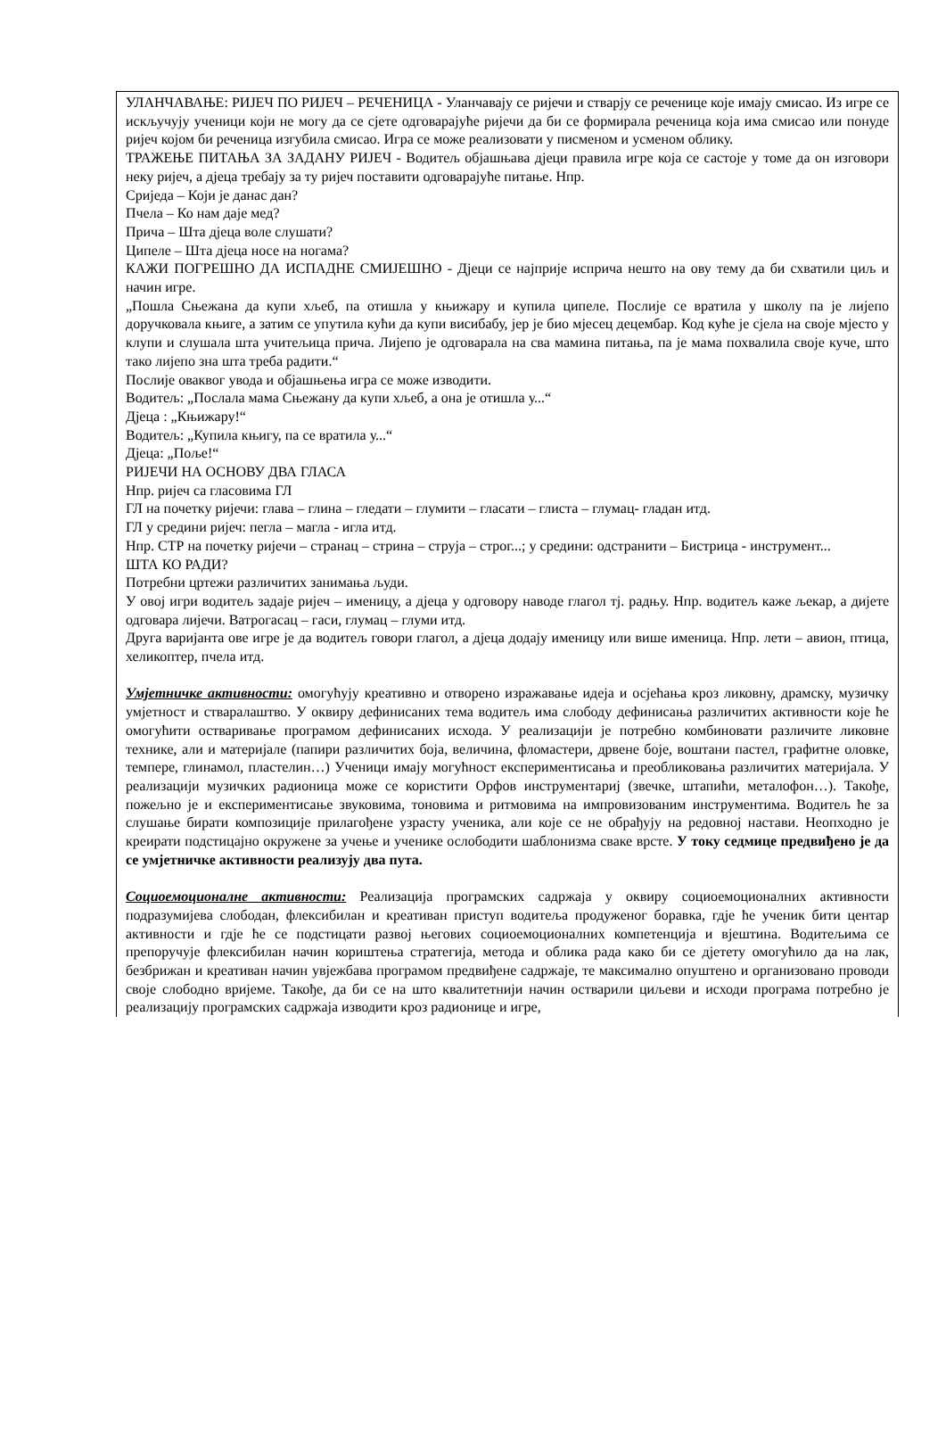УЛАНЧАВАЊЕ: РИЈЕЧ ПО РИЈЕЧ – РЕЧЕНИЦА - Уланчавају се ријечи и стварју се реченице које имају смисао. Из игре се искључују ученици који не могу да се сјете одговарајуће ријечи да би се формирала реченица која има смисао или понуде ријеч којом би реченица изгубила смисао. Игра се може реализовати у писменом и усменом облику.
ТРАЖЕЊЕ ПИТАЊА ЗА ЗАДАНУ РИЈЕЧ - Водитељ објашњава дјеци правила игре која се састоје у томе да он изговори неку ријеч, а дјеца требају за ту ријеч поставити одговарајуће питање. Нпр.
Сриједа – Који је данас дан?
Пчела – Ко нам даје мед?
Прича – Шта дјеца воле слушати?
Ципеле – Шта дјеца носе на ногама?
КАЖИ ПОГРЕШНО ДА ИСПАДНЕ СМИЈЕШНО - Дјеци се најприје исприча нешто на ову тему да би схватили циљ и начин игре.
„Пошла Сњежана да купи хљеб, па отишла у књижару и купила ципеле. Послије се вратила у школу па је лијепо доручковала књиге, а затим се упутила кући да купи висибабу, јер је био мјесец децембар. Код куће је сјела на своје мјесто у клупи и слушала шта учитељица прича. Лијепо је одговарала на сва мамина питања, па је мама похвалила своје куче, што тако лијепо зна шта треба радити.“
Послије оваквог увода и објашњења игра се може изводити.
Водитељ: „Послала мама Сњежану да купи хљеб, а она је отишла у...“
Дјеца : „Књижару!“
Водитељ: „Купила књигу, па се вратила у...“
Дјеца: „Поље!“
РИЈЕЧИ НА ОСНОВУ ДВА ГЛАСА
Нпр. ријеч са гласовима ГЛ
ГЛ на почетку ријечи: глава – глина – гледати – глумити – гласати – глиста – глумац- гладан итд.
ГЛ у средини ријеч: пегла – магла - игла итд.
Нпр. СТР на почетку ријечи – странац – стрина – струја – строг...; у средини: одстранити – Бистрица - инструмент...
ШТА КО РАДИ?
Потребни цртежи различитих занимања људи.
У овој игри водитељ задаје ријеч – именицу, а дјеца у одговору наводе глагол тј. радњу. Нпр. водитељ каже љекар, а дијете одговара лијечи. Ватрогасац – гаси, глумац – глуми итд.
Друга варијанта ове игре је да водитељ говори глагол, а дјеца додају именицу или више именица. Нпр. лети – авион, птица, хеликоптер, пчела итд.
Умјетничке активности: омогућују креативно и отворено изражавање идеја и осјећања кроз ликовну, драмску, музичку умјетност и стваралаштво. У оквиру дефинисаних тема водитељ има слободу дефинисања различитих активности које ће омогућити остваривање програмом дефинисаних исхода. У реализацији је потребно комбиновати различите ликовне технике, али и материјале (папири различитих боја, величина, фломастери, дрвене боје, воштани пастел, графитне оловке, темпере, глинамол, пластелин…) Ученици имају могућност експериментисања и преобликовања различитих материјала. У реализацији музичких радионица може се користити Орфов инструментариј (звечке, штапићи, металофон…). Такође, пожељно је и експериментисање звуковима, тоновима и ритмовима на импровизованим инструментима. Водитељ ће за слушање бирати композиције прилагођене узрасту ученика, али које се не обрађују на редовној настави. Неопходно је креирати подстицајно окружене за учење и ученике ослободити шаблонизма сваке врсте. У току седмице предвиђено је да се умјетничке активности реализују два пута.
Социоемоционалне активности: Реализација програмских садржаја у оквиру социоемоционалних активности подразумијева слободан, флексибилан и креативан приступ водитеља продуженог боравка, гдје ће ученик бити центар активности и гдје ће се подстицати развој његових социоемоционалних компетенција и вјештина. Водитељима се препоручује флексибилан начин кориштења стратегија, метода и облика рада како би се дјетету омогућило да на лак, безбрижан и креативан начин увјежбава програмом предвиђене садржаје, те максимално опуштено и организовано проводи своје слободно вријеме. Такође, да би се на што квалитетнији начин остварили циљеви и исходи програма потребно је реализацију програмских садржаја изводити кроз радионице и игре,